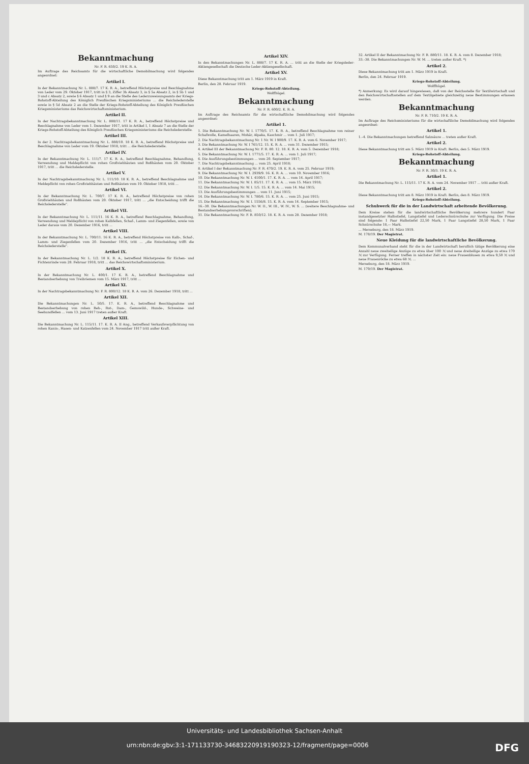Bekanntmachung
Nr. F. R. 650/2. 19 K. R. A.
Im Auftrage des Reichsamts für die wirtschaftliche Demobilmachung wird folgendes angeordnet:
Artikel I.
In der Bekanntmachung Nr. L. 888/7. 17 K. R. A., betreffend Höchstpreise und Beschlagnahme von Leder vom 29. Oktober 1917, tritt in § 3, Ziffer 3b Absatz 3, in § 5a Absatz 2, in § 5b 1 und 3 und c Absatz 2, sowie § 6 Absatz 1 und § 9 an die Stelle des Lederzuweisungsamts der Kriegs-Rohstoff-Abteilung des Königlich Preußischen Kriegsministeriums ... die Reichslederstelle sowie in § 5d Absatz 2 an die Stelle der Kriegs-Rohstoff-Abteilung des Königlich Preußischen Kriegsministeriums das Reichswirtschaftsministerium.
Artikel II.
In der Nachtragsbekanntmachung Nr. L. 888/11. 17 K. R. A., betreffend Höchstpreise und Beschlagnahme von Leder vom 1. Dezember 1917, tritt in Artikel I, 1 Absatz 7 an die Stelle der Kriegs-Rohstoff-Abteilung des Königlich Preußischen Kriegsministeriums die Reichslederstelle.
Artikel III.
In der 2. Nachtragsbekanntmachung Nr. L. 888/10. 18 K. R. A., betreffend Höchstpreise und Beschlagnahme von Leder vom 19. Oktober 1918, tritt ... die Reichslederstelle.
Artikel IV.
In der Bekanntmachung Nr. L. 111/7. 17 K. R. A., betreffend Beschlagnahme, Behandlung, Verwendung und Meldepflicht von rohen Großviehhäuten und Roßhäuten vom 20. Oktober 1917, tritt ... die Reichslederstelle.
Artikel V.
In der Nachtragsbekanntmachung Nr. L. 111/10. 18 K. R. A., betreffend Beschlagnahme und Meldepflicht von rohen Großviehhäuten und Roßhäuten vom 19. Oktober 1918, tritt ...
Artikel VI.
In der Bekanntmachung Nr. L. 700/7. 17 K. R. A., betreffend Höchstpreise von rohen Großviehhäuten und Roßhäuten vom 20. Oktober 1917, tritt ... „die Entscheidung trifft die Reichslederstelle".
Artikel VII.
In der Bekanntmachung Nr. L. 111/11. 16 K. R. A., betreffend Beschlagnahme, Behandlung, Verwendung und Meldepflicht von rohen Kalbfellen, Schaf-, Lamm- und Ziegenfellen, sowie von Leder daraus vom 20. Dezember 1916, tritt ...
Artikel VIII.
In der Bekanntmachung Nr. L. 700/11. 16 K. R. A., betreffend Höchstpreise von Kalb-, Schaf-, Lamm- und Ziegenfellen vom 20. Dezember 1916, tritt ... „die Entscheidung trifft die Reichslederstelle".
Artikel IX.
In der Bekanntmachung Nr. L. 1/2. 18 K. R. A., betreffend Höchstpreise für Eichen- und Fichtenrinde vom 28. Februar 1918, tritt ... das Reichswirtschaftsministerium.
Artikel X.
In der Bekanntmachung Nr. L. 400/1. 17 K. R. A., betreffend Beschlagnahme und Bestandserhebung von Treibriemen vom 15. März 1917, tritt ...
Artikel XI.
In der Nachtragsbekanntmachung Nr. F. R. 800/12. 18 K. R. A. vom 26. Dezember 1918, tritt ...
Artikel XII.
Die Bekanntmachungen Nr. L. 50/5. 17. K. R. A., betreffend Beschlagnahme und Bestandserhebung von rohen Reh-, Rot-, Dam-, Gemswild-, Hunde-, Schweine- und Seehundfellen ... vom 13. Juni 1917 treten außer Kraft.
Artikel XIII.
Die Bekanntmachung Nr. L. 115/11. 17. K. R. A. II Ang., betreffend Verkaufsverpflichtung von rohen Kanin-, Hasen- und Katzenfellen vom 24. November 1917 tritt außer Kraft.
Artikel XIV.
In den Bekanntmachungen Nr. L. 888/7. 17 K. R. A. ... tritt an die Stelle der Kriegsleder-Aktiengesellschaft die Deutsche Leder-Aktiengesellschaft.
Artikel XV.
Diese Bekanntmachung tritt am 1. März 1919 in Kraft.
Berlin, den 28. Februar 1919.
Kriegs-Rohstoff-Abteilung.
Wolffhügel.
Bekanntmachung
Nr. F. R. 600/2. K. R. A.
Im Auftrage des Reichsamts für die wirtschaftliche Demobilmachung wird folgendes angeordnet:
Artikel 1.
1. Die Bekanntmachung Nr. W. I. 1770/5. 17. K. R. A., betreffend Beschlagnahme von reiner Schafwolle, Kamelhaaren, Mohär, Alpaka, Kaschmir ... vom 1. Juli 1917;
2. Die Nachtragsbekanntmachung Nr. 1 Nr. W. I 900/9. 17. K. R. A. vom 6. November 1917;
3. Die Bekanntmachung Nr. W. I 761/12. 15. K. R. A. ... vom 31. Dezember 1915;
4. Artikel III der Bekanntmachung Nr. F. R. 80. 12. 18. K. R. A. vom 5. Dezember 1918;
5. Die Bekanntmachung Nr. W. I. 1771/5. 17. K. R. A. ... vom 1. Juli 1917;
6. Die Ausführungsbestimmungen ... vom 20. September 1917;
7. Die Nachtragsbekanntmachung ... vom 25. April 1918;
8. Artikel I der Bekanntmachung Nr. F. R. 470/2. 19. K. R. A. vom 25. Februar 1919;
9. Die Bekanntmachung Nr. W. I. 2939/9. 16. K. R. A. ... vom 10. November 1916;
10. Die Bekanntmachung Nr. W. I. 4100/1. 17. K. R. A. ... vom 14. April 1917;
11. Die Bekanntmachung Nr. W. I. 85/11. 17. K. R. A. ... vom 15. März 1918;
12. Die Bekanntmachung Nr. W. I. 1/5. 15. K. R. A. ... vom 14. Mai 1915;
13. Die Ausführungsbestimmungen ... vom 11. Juni 1915;
14. Die Bekanntmachung Nr. W. I. 780/6. 15. K. R. A. ... vom 25. Juni 1915;
15. Die Bekanntmachung Nr. W. I. 1556/8. 15. K. R. A. vom 14. September 1915;
16.–30. Die Bekanntmachungen Nr. W. II., W. III., W. IV., W. S. ... (weitere Beschlagnahme- und Bestandserhebungsvorschriften);
31. Die Bekanntmachung Nr. F. R. 850/12. 18. K. R. A. vom 28. Dezember 1918;
32. Artikel II der Bekanntmachung Nr. F. R. 880/11. 18. K. R. A. vom 8. Dezember 1918;
33.–38. Die Bekanntmachungen Nr. W. M. ... treten außer Kraft. *)
Artikel 2.
Diese Bekanntmachung tritt am 1. März 1919 in Kraft.
Berlin, den 24. Februar 1919.
Kriegs-Rohstoff-Abteilung.
Wolffhügel.
*) Anmerkung: Es wird darauf hingewiesen, daß von der Reichsstelle für Textilwirtschaft und den Reichswirtschaftsstellen auf dem Textilgebiete gleichzeitig neue Bestimmungen erlassen werden.
Bekanntmachung
Nr. F. R. 710/2. 19 K. R. A.
Im Auftrage des Reichsministeriums für die wirtschaftliche Demobilmachung wird folgendes angeordnet:
Artikel 1.
1.–4. Die Bekanntmachungen betreffend Salzsäure ... treten außer Kraft.
Artikel 2.
Diese Bekanntmachung tritt am 5. März 1919 in Kraft. Berlin, den 5. März 1919.
Kriegs-Rohstoff-Abteilung.
Bekanntmachung
Nr. F. R. 30/3. 19 K. R. A.
Artikel 1.
Die Bekanntmachung Nr. L. 115/11. 17 K. R. A. vom 24. November 1917 ... tritt außer Kraft.
Artikel 2.
Diese Bekanntmachung tritt am 8. März 1919 in Kraft. Berlin, den 8. März 1919.
Kriegs-Rohstoff-Abteilung.
Schuhwerk für die in der Landwirtschaft arbeitende Bevölkerung.
Dem Kreise stehen für die landwirtschaftliche Bevölkerung mehrere hundert Paar instandgesetzter Halbstiefel, Langstiefel und Lederschnürschuhe zur Verfügung. Die Preise sind folgende: 1 Paar Halbstiefel 22,50 Mark, 1 Paar Langstiefel 28,50 Mark, 1 Paar Schnürschuhe 18,— Mark.
... Merseburg, den 18. März 1919.
M. 178/19. Der Magistrat.
Neue Kleidung für die landwirtschaftliche Bevölkerung.
Dem Kommunalverband steht für die in der Landwirtschaft beruflich tätige Bevölkerung eine Anzahl neue zweiteilige Anzüge zu etwa über 100 ℳ und neue dreiteilige Anzüge zu etwa 170 ℳ zur Verfügung. Ferner treffen in nächster Zeit ein: neue Frauenblusen zu etwa 9,50 ℳ und neue Frauenröcke zu etwa 68 ℳ. ...
Merseburg, den 18. März 1919.
M. 179/19. Der Magistrat.
Universitäts- und Landesbibliothek Sachsen-Anhalt
urn:nbn:de:gbv:3:1-171133730-34683220919190323-12/fragment/page=0006 DFG